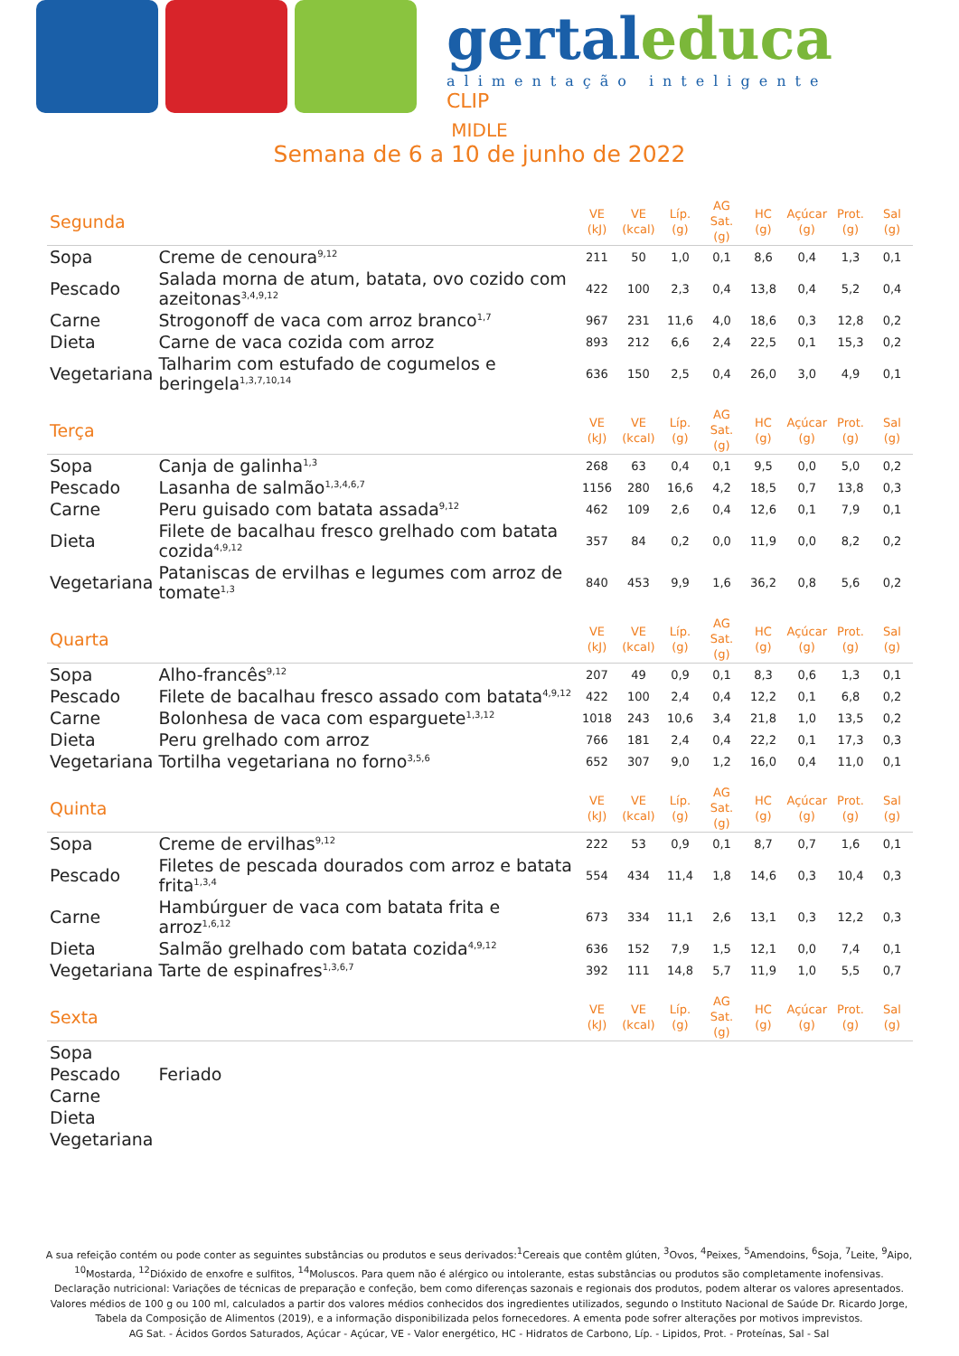gertaleduca
alimentação inteligente
CLIP
MIDLE
Semana de 6 a 10 de junho de 2022
| Segunda | | VE (kJ) | VE (kcal) | Líp. (g) | AG Sat. (g) | HC (g) | Açúcar (g) | Prot. (g) | Sal (g) |
| Sopa | Creme de cenoura<sup>9,12</sup> | 211 | 50 | 1,0 | 0,1 | 8,6 | 0,4 | 1,3 | 0,1 |
| Pescado | Salada morna de atum, batata, ovo cozido com azeitonas<sup>3,4,9,12</sup> | 422 | 100 | 2,3 | 0,4 | 13,8 | 0,4 | 5,2 | 0,4 |
| Carne | Strogonoff de vaca com arroz branco<sup>1,7</sup> | 967 | 231 | 11,6 | 4,0 | 18,6 | 0,3 | 12,8 | 0,2 |
| Dieta | Carne de vaca cozida com arroz | 893 | 212 | 6,6 | 2,4 | 22,5 | 0,1 | 15,3 | 0,2 |
| Vegetariana | Talharim com estufado de cogumelos e beringela<sup>1,3,7,10,14</sup> | 636 | 150 | 2,5 | 0,4 | 26,0 | 3,0 | 4,9 | 0,1 |
| Terça | | VE (kJ) | VE (kcal) | Líp. (g) | AG Sat. (g) | HC (g) | Açúcar (g) | Prot. (g) | Sal (g) |
| Sopa | Canja de galinha<sup>1,3</sup> | 268 | 63 | 0,4 | 0,1 | 9,5 | 0,0 | 5,0 | 0,2 |
| Pescado | Lasanha de salmão<sup>1,3,4,6,7</sup> | 1156 | 280 | 16,6 | 4,2 | 18,5 | 0,7 | 13,8 | 0,3 |
| Carne | Peru guisado com batata assada<sup>9,12</sup> | 462 | 109 | 2,6 | 0,4 | 12,6 | 0,1 | 7,9 | 0,1 |
| Dieta | Filete de bacalhau fresco grelhado com batata cozida<sup>4,9,12</sup> | 357 | 84 | 0,2 | 0,0 | 11,9 | 0,0 | 8,2 | 0,2 |
| Vegetariana | Pataniscas de ervilhas e legumes com arroz de tomate<sup>1,3</sup> | 840 | 453 | 9,9 | 1,6 | 36,2 | 0,8 | 5,6 | 0,2 |
| Quarta | | VE (kJ) | VE (kcal) | Líp. (g) | AG Sat. (g) | HC (g) | Açúcar (g) | Prot. (g) | Sal (g) |
| Sopa | Alho-francês<sup>9,12</sup> | 207 | 49 | 0,9 | 0,1 | 8,3 | 0,6 | 1,3 | 0,1 |
| Pescado | Filete de bacalhau fresco assado com batata<sup>4,9,12</sup> | 422 | 100 | 2,4 | 0,4 | 12,2 | 0,1 | 6,8 | 0,2 |
| Carne | Bolonhesa de vaca com esparguete<sup>1,3,12</sup> | 1018 | 243 | 10,6 | 3,4 | 21,8 | 1,0 | 13,5 | 0,2 |
| Dieta | Peru grelhado com arroz | 766 | 181 | 2,4 | 0,4 | 22,2 | 0,1 | 17,3 | 0,3 |
| Vegetariana | Tortilha vegetariana no forno<sup>3,5,6</sup> | 652 | 307 | 9,0 | 1,2 | 16,0 | 0,4 | 11,0 | 0,1 |
| Quinta | | VE (kJ) | VE (kcal) | Líp. (g) | AG Sat. (g) | HC (g) | Açúcar (g) | Prot. (g) | Sal (g) |
| Sopa | Creme de ervilhas<sup>9,12</sup> | 222 | 53 | 0,9 | 0,1 | 8,7 | 0,7 | 1,6 | 0,1 |
| Pescado | Filetes de pescada dourados com arroz e batata frita<sup>1,3,4</sup> | 554 | 434 | 11,4 | 1,8 | 14,6 | 0,3 | 10,4 | 0,3 |
| Carne | Hambúrguer de vaca com batata frita e arroz<sup>1,6,12</sup> | 673 | 334 | 11,1 | 2,6 | 13,1 | 0,3 | 12,2 | 0,3 |
| Dieta | Salmão grelhado com batata cozida<sup>4,9,12</sup> | 636 | 152 | 7,9 | 1,5 | 12,1 | 0,0 | 7,4 | 0,1 |
| Vegetariana | Tarte de espinafres<sup>1,3,6,7</sup> | 392 | 111 | 14,8 | 5,7 | 11,9 | 1,0 | 5,5 | 0,7 |
| Sexta | | VE (kJ) | VE (kcal) | Líp. (g) | AG Sat. (g) | HC (g) | Açúcar (g) | Prot. (g) | Sal (g) |
| Sopa | | | | | | | | | |
| Pescado | Feriado | | | | | | | | |
| Carne | | | | | | | | | |
| Dieta | | | | | | | | | |
| Vegetariana | | | | | | | | | |
A sua refeição contém ou pode conter as seguintes substâncias ou produtos e seus derivados:<sup>1</sup>Cereais que contêm glúten, <sup>3</sup>Ovos, <sup>4</sup>Peixes, <sup>5</sup>Amendoins, <sup>6</sup>Soja, <sup>7</sup>Leite, <sup>9</sup>Aipo, <sup>10</sup>Mostarda, <sup>12</sup>Dióxido de enxofre e sulfitos, <sup>14</sup>Moluscos. Para quem não é alérgico ou intolerante, estas substâncias ou produtos são completamente inofensivas.
Declaração nutricional: Variações de técnicas de preparação e confeção, bem como diferenças sazonais e regionais dos produtos, podem alterar os valores apresentados. Valores médios de 100 g ou 100 ml, calculados a partir dos valores médios conhecidos dos ingredientes utilizados, segundo o Instituto Nacional de Saúde Dr. Ricardo Jorge, Tabela da Composição de Alimentos (2019), e a informação disponibilizada pelos fornecedores. A ementa pode sofrer alterações por motivos imprevistos.
AG Sat. - Ácidos Gordos Saturados, Açúcar - Açúcar, VE - Valor energético, HC - Hidratos de Carbono, Líp. - Lipidos, Prot. - Proteínas, Sal - Sal